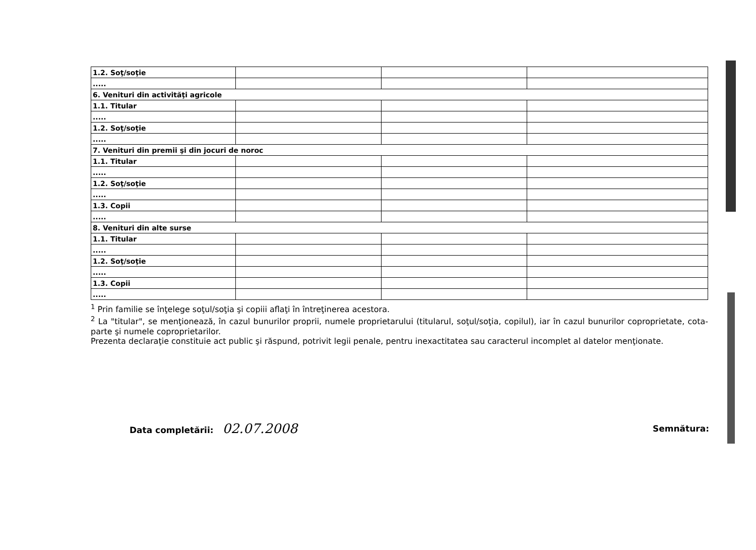| 1.2. Soţ/soţie | | | |
| ..... | | | |
| 6. Venituri din activităţi agricole | | | |
| 1.1. Titular | | | |
| ..... | | | |
| 1.2. Soţ/soţie | | | |
| ..... | | | |
| 7. Venituri din premii şi din jocuri de noroc | | | |
| 1.1. Titular | | | |
| ..... | | | |
| 1.2. Soţ/soţie | | | |
| ..... | | | |
| 1.3. Copii | | | |
| ..... | | | |
| 8. Venituri din alte surse | | | |
| 1.1. Titular | | | |
| ..... | | | |
| 1.2. Soţ/soţie | | | |
| ..... | | | |
| 1.3. Copii | | | |
| ..... | | | |
<sup>1</sup> Prin familie se înţelege soţul/soţia şi copiii aflaţi în întreţinerea acestora.
<sup>2</sup> La "titular", se menţionează, în cazul bunurilor proprii, numele proprietarului (titularul, soţul/soţia, copilul), iar în cazul bunurilor coproprietate, cota-parte şi numele coproprietarilor.
Prezenta declaraţie constituie act public şi răspund, potrivit legii penale, pentru inexactitatea sau caracterul incomplet al datelor menţionate.
Data completării: 02.07.2008 Semnătura: